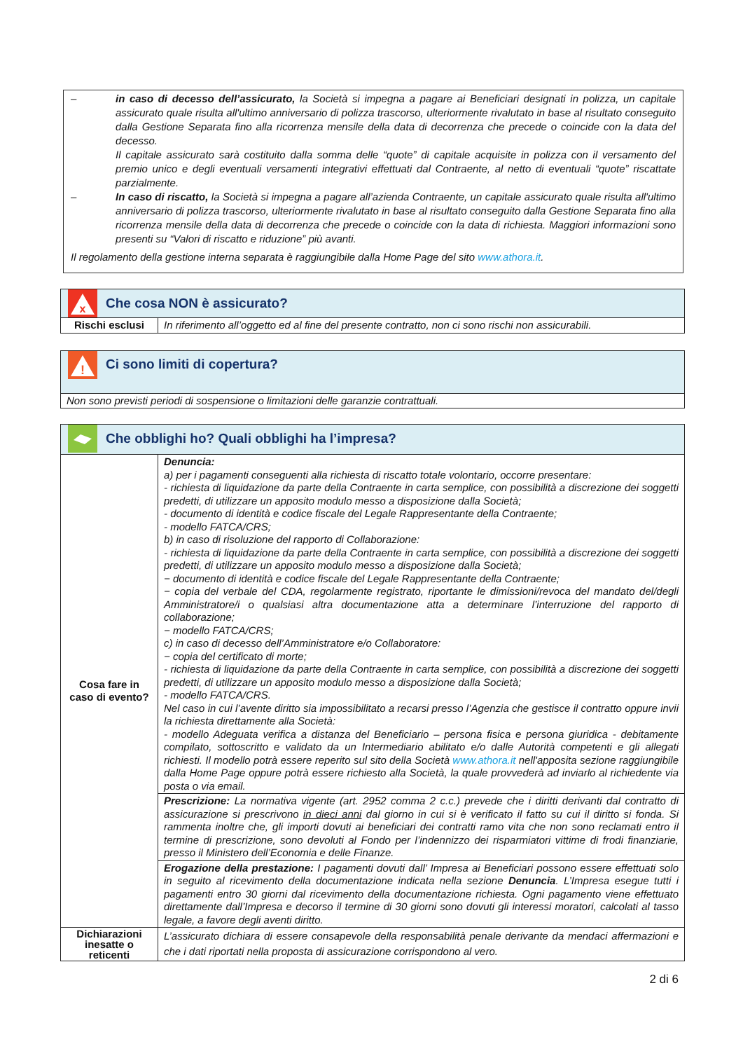– in caso di decesso dell’assicurato, la Società si impegna a pagare ai Beneficiari designati in polizza, un capitale assicurato quale risulta all'ultimo anniversario di polizza trascorso, ulteriormente rivalutato in base al risultato conseguito dalla Gestione Separata fino alla ricorrenza mensile della data di decorrenza che precede o coincide con la data del decesso.
Il capitale assicurato sarà costituito dalla somma delle “quote” di capitale acquisite in polizza con il versamento del premio unico e degli eventuali versamenti integrativi effettuati dal Contraente, al netto di eventuali “quote” riscattate parzialmente.
– In caso di riscatto, la Società si impegna a pagare all’azienda Contraente, un capitale assicurato quale risulta all'ultimo anniversario di polizza trascorso, ulteriormente rivalutato in base al risultato conseguito dalla Gestione Separata fino alla ricorrenza mensile della data di decorrenza che precede o coincide con la data di richiesta. Maggiori informazioni sono presenti su “Valori di riscatto e riduzione” più avanti.
Il regolamento della gestione interna separata è raggiungibile dalla Home Page del sito www.athora.it.
| x Che cosa NON è assicurato? | |
| Rischi esclusi | In riferimento all’oggetto ed al fine del presente contratto, non ci sono rischi non assicurabili. |
| ! Ci sono limiti di copertura? |
| Non sono previsti periodi di sospensione o limitazioni delle garanzie contrattuali. |
| Che obblighi ho? Quali obblighi ha l’impresa? | |
| Cosa fare in caso di evento? | Denuncia: a) per i pagamenti conseguenti alla richiesta di riscatto totale volontario, occorre presentare: - richiesta di liquidazione da parte della Contraente in carta semplice, con possibilità a discrezione dei soggetti predetti, di utilizzare un apposito modulo messo a disposizione dalla Società; - documento di identità e codice fiscale del Legale Rappresentante della Contraente; - modello FATCA/CRS; b) in caso di risoluzione del rapporto di Collaborazione: - richiesta di liquidazione da parte della Contraente in carta semplice, con possibilità a discrezione dei soggetti predetti, di utilizzare un apposito modulo messo a disposizione dalla Società; − documento di identità e codice fiscale del Legale Rappresentante della Contraente; − copia del verbale del CDA, regolarmente registrato, riportante le dimissioni/revoca del mandato del/degli Amministratore/i o qualsiasi altra documentazione atta a determinare l’interruzione del rapporto di collaborazione; − modello FATCA/CRS; c) in caso di decesso dell’Amministratore e/o Collaboratore: − copia del certificato di morte; - richiesta di liquidazione da parte della Contraente in carta semplice, con possibilità a discrezione dei soggetti predetti, di utilizzare un apposito modulo messo a disposizione dalla Società; - modello FATCA/CRS. Nel caso in cui l’avente diritto sia impossibilitato a recarsi presso l’Agenzia che gestisce il contratto oppure invii la richiesta direttamente alla Società: - modello Adeguata verifica a distanza del Beneficiario – persona fisica e persona giuridica - debitamente compilato, sottoscritto e validato da un Intermediario abilitato e/o dalle Autorità competenti e gli allegati richiesti. Il modello potrà essere reperito sul sito della Società www.athora.it nell'apposita sezione raggiungibile dalla Home Page oppure potrà essere richiesto alla Società, la quale provvederà ad inviarlo al richiedente via posta o via email. |
| | Prescrizione: La normativa vigente (art. 2952 comma 2 c.c.) prevede che i diritti derivanti dal contratto di assicurazione si prescrivono in dieci anni dal giorno in cui si è verificato il fatto su cui il diritto si fonda. Si rammenta inoltre che, gli importi dovuti ai beneficiari dei contratti ramo vita che non sono reclamati entro il termine di prescrizione, sono devoluti al Fondo per l’indennizzo dei risparmiatori vittime di frodi finanziarie, presso il Ministero dell’Economia e delle Finanze. |
| | Erogazione della prestazione: I pagamenti dovuti dall’ Impresa ai Beneficiari possono essere effettuati solo in seguito al ricevimento della documentazione indicata nella sezione Denuncia . L’Impresa esegue tutti i pagamenti entro 30 giorni dal ricevimento della documentazione richiesta. Ogni pagamento viene effettuato direttamente dall’Impresa e decorso il termine di 30 giorni sono dovuti gli interessi moratori, calcolati al tasso legale, a favore degli aventi diritto. |
| Dichiarazioni inesatte o reticenti | L’assicurato dichiara di essere consapevole della responsabilità penale derivante da mendaci affermazioni e che i dati riportati nella proposta di assicurazione corrispondono al vero. |
2 di 6